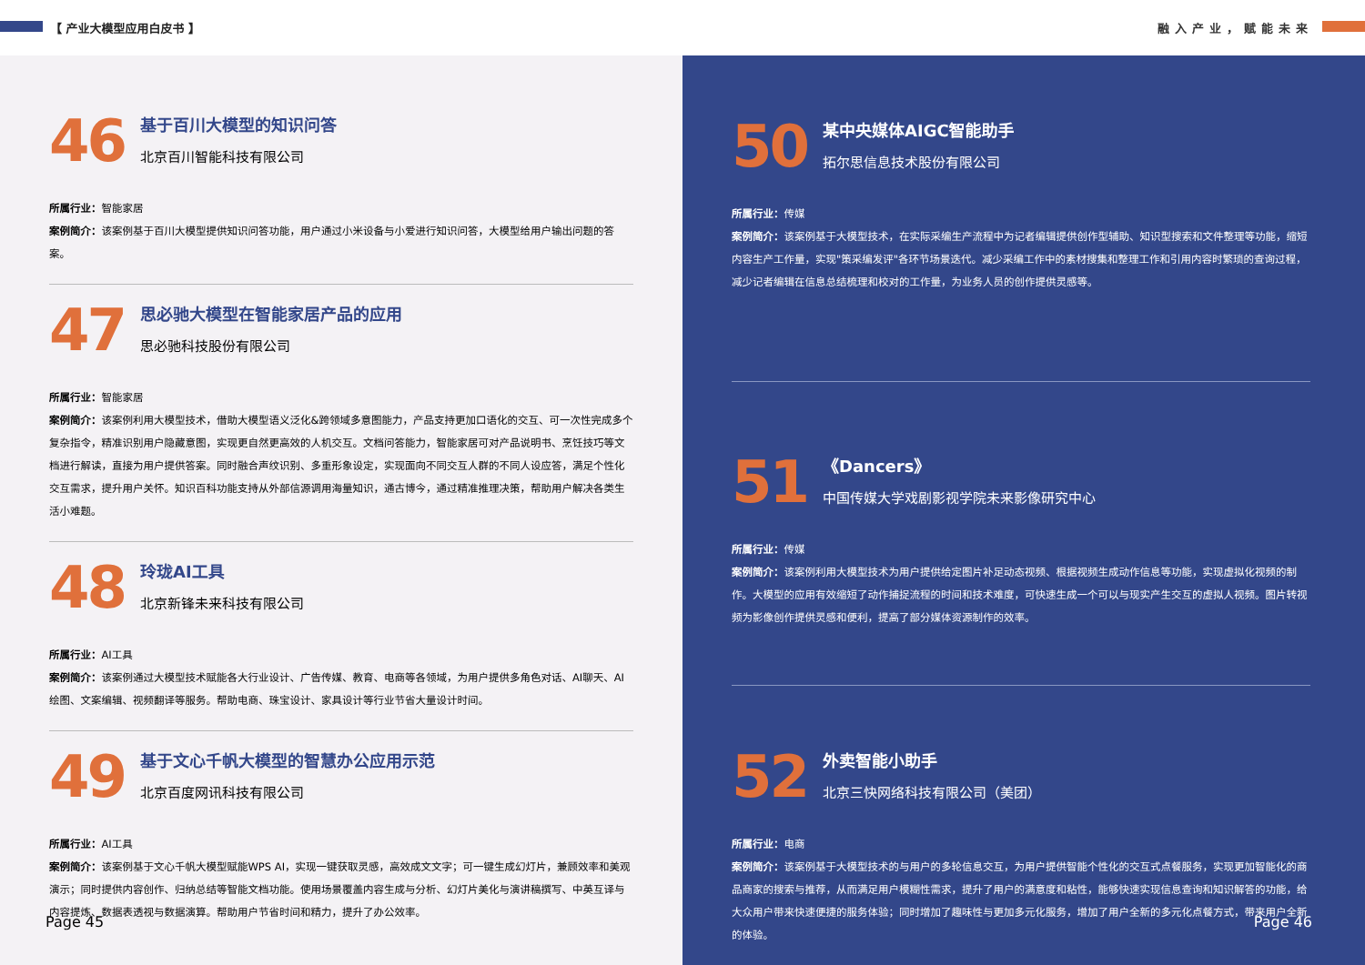【 产业大模型应用白皮书 】 融入产业，赋能未来
46
基于百川大模型的知识问答
北京百川智能科技有限公司
所属行业：智能家居
案例简介：该案例基于百川大模型提供知识问答功能，用户通过小米设备与小爱进行知识问答，大模型给用户输出问题的答案。
47
思必驰大模型在智能家居产品的应用
思必驰科技股份有限公司
所属行业：智能家居
案例简介：该案例利用大模型技术，借助大模型语义泛化&跨领域多意图能力，产品支持更加口语化的交互、可一次性完成多个复杂指令，精准识别用户隐藏意图，实现更自然更高效的人机交互。文档问答能力，智能家居可对产品说明书、烹饪技巧等文档进行解读，直接为用户提供答案。同时融合声纹识别、多重形象设定，实现面向不同交互人群的不同人设应答，满足个性化交互需求，提升用户关怀。知识百科功能支持从外部信源调用海量知识，通古博今，通过精准推理决策，帮助用户解决各类生活小难题。
48
玲珑AI工具
北京新锋未来科技有限公司
所属行业：AI工具
案例简介：该案例通过大模型技术赋能各大行业设计、广告传媒、教育、电商等各领域，为用户提供多角色对话、AI聊天、AI绘图、文案编辑、视频翻译等服务。帮助电商、珠宝设计、家具设计等行业节省大量设计时间。
49
基于文心千帆大模型的智慧办公应用示范
北京百度网讯科技有限公司
所属行业：AI工具
案例简介：该案例基于文心千帆大模型赋能WPS AI，实现一键获取灵感，高效成文文字；可一键生成幻灯片，兼顾效率和美观演示；同时提供内容创作、归纳总结等智能文档功能。使用场景覆盖内容生成与分析、幻灯片美化与演讲稿撰写、中英互译与内容提炼、数据表透视与数据演算。帮助用户节省时间和精力，提升了办公效率。
Page 45
50
某中央媒体AIGC智能助手
拓尔思信息技术股份有限公司
所属行业：传媒
案例简介：该案例基于大模型技术，在实际采编生产流程中为记者编辑提供创作型辅助、知识型搜索和文件整理等功能，缩短内容生产工作量，实现"策采编发评"各环节场景迭代。减少采编工作中的素材搜集和整理工作和引用内容时繁琐的查询过程，减少记者编辑在信息总结梳理和校对的工作量，为业务人员的创作提供灵感等。
51
《Dancers》
中国传媒大学戏剧影视学院未来影像研究中心
所属行业：传媒
案例简介：该案例利用大模型技术为用户提供给定图片补足动态视频、根据视频生成动作信息等功能，实现虚拟化视频的制作。大模型的应用有效缩短了动作捕捉流程的时间和技术难度，可快速生成一个可以与现实产生交互的虚拟人视频。图片转视频为影像创作提供灵感和便利，提高了部分媒体资源制作的效率。
52
外卖智能小助手
北京三快网络科技有限公司（美团）
所属行业：电商
案例简介：该案例基于大模型技术的与用户的多轮信息交互，为用户提供智能个性化的交互式点餐服务，实现更加智能化的商品商家的搜索与推荐，从而满足用户模糊性需求，提升了用户的满意度和粘性，能够快速实现信息查询和知识解答的功能，给大众用户带来快速便捷的服务体验；同时增加了趣味性与更加多元化服务，增加了用户全新的多元化点餐方式，带来用户全新的体验。
Page 46